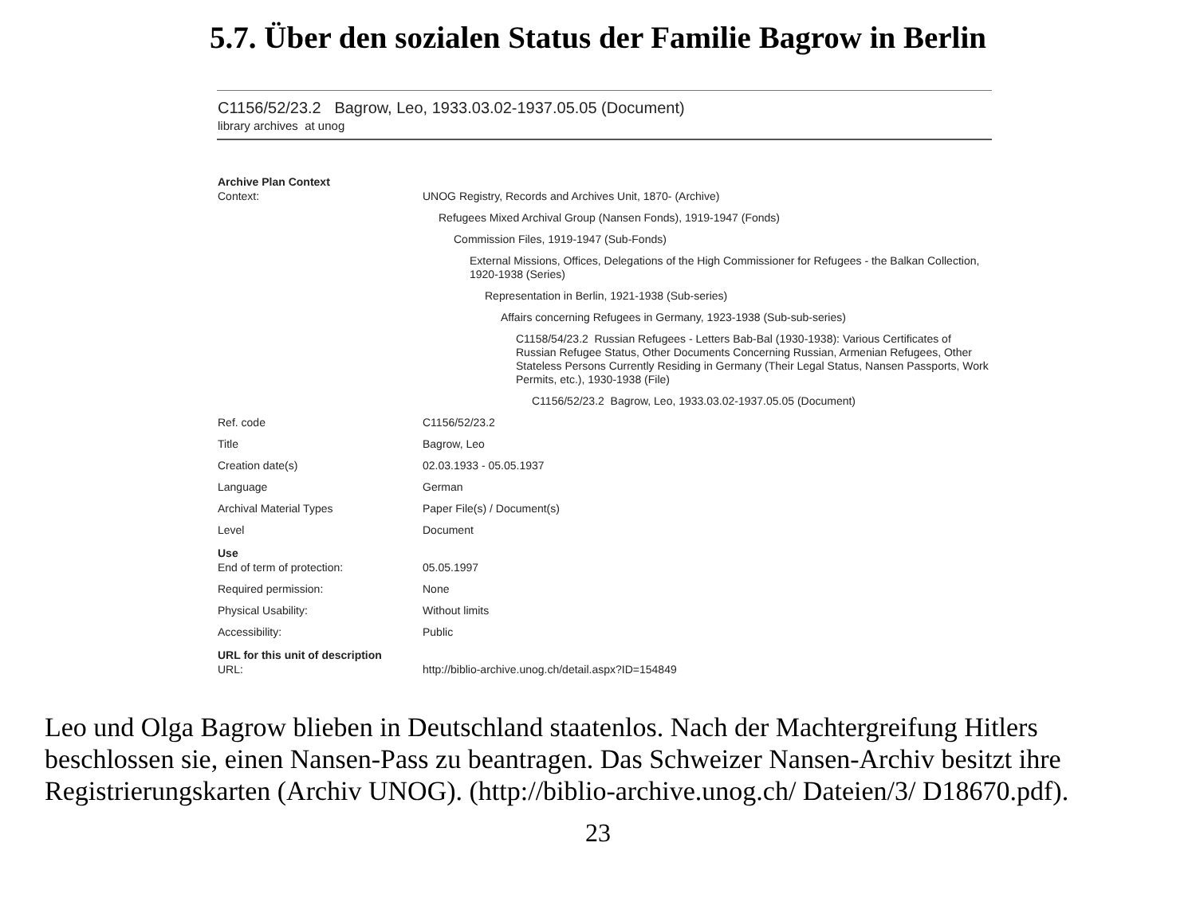5.7. Über den sozialen Status der Familie Bagrow in Berlin
C1156/52/23.2 Bagrow, Leo, 1933.03.02-1937.05.05 (Document)
library archives at unog
| Archive Plan Context | |
| --- | --- |
| Context: | UNOG Registry, Records and Archives Unit, 1870- (Archive) Refugees Mixed Archival Group (Nansen Fonds), 1919-1947 (Fonds) Commission Files, 1919-1947 (Sub-Fonds) External Missions, Offices, Delegations of the High Commissioner for Refugees - the Balkan Collection, 1920-1938 (Series) Representation in Berlin, 1921-1938 (Sub-series) Affairs concerning Refugees in Germany, 1923-1938 (Sub-sub-series) C1158/54/23.2 Russian Refugees - Letters Bab-Bal (1930-1938): Various Certificates of Russian Refugee Status, Other Documents Concerning Russian, Armenian Refugees, Other Stateless Persons Currently Residing in Germany (Their Legal Status, Nansen Passports, Work Permits, etc.), 1930-1938 (File) C1156/52/23.2 Bagrow, Leo, 1933.03.02-1937.05.05 (Document) |
| Ref. code | C1156/52/23.2 |
| Title | Bagrow, Leo |
| Creation date(s) | 02.03.1933 - 05.05.1937 |
| Language | German |
| Archival Material Types | Paper File(s) / Document(s) |
| Level | Document |
| Use | |
| End of term of protection: | 05.05.1997 |
| Required permission: | None |
| Physical Usability: | Without limits |
| Accessibility: | Public |
| URL for this unit of description | |
| URL: | http://biblio-archive.unog.ch/detail.aspx?ID=154849 |
Leo und Olga Bagrow blieben in Deutschland staatenlos. Nach der Machtergreifung Hitlers beschlossen sie, einen Nansen-Pass zu beantragen. Das Schweizer Nansen-Archiv besitzt ihre Registrierungskarten (Archiv UNOG). (http://biblio-archive.unog.ch/ Dateien/3/ D18670.pdf).
23